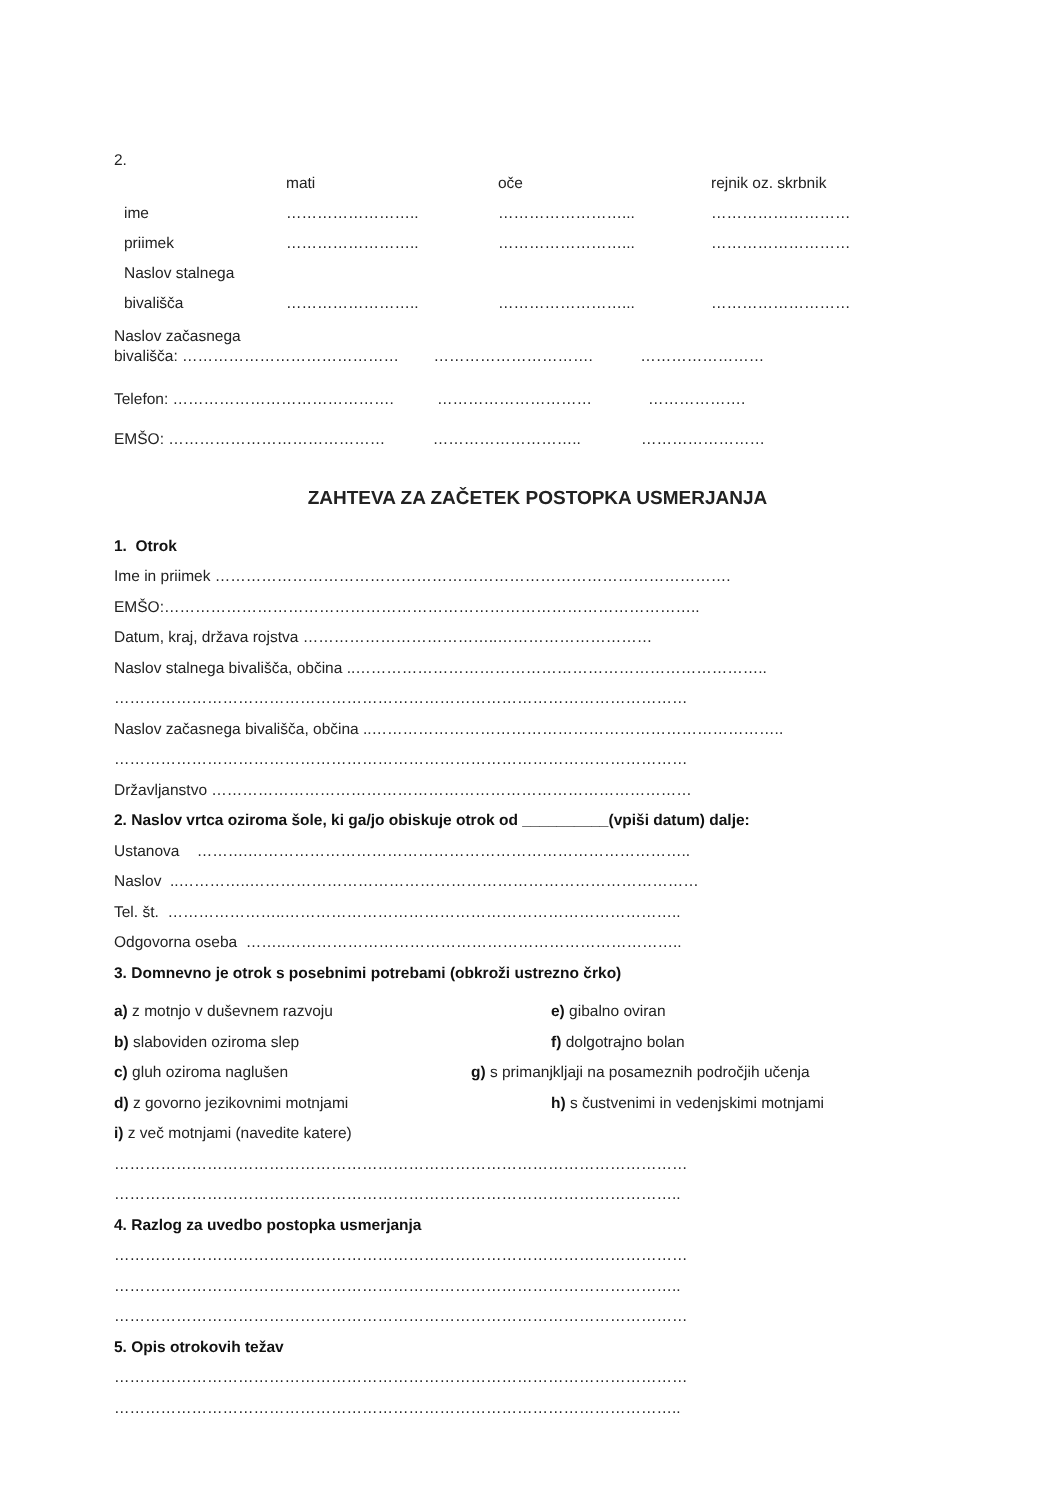2.
mati oče rejnik oz. skrbnik
ime …………………….. ……………………... ………………………
priimek …………………….. ……………………... ………………………
Naslov stalnega
bivališča …………………….. ……………………... ………………………
Naslov začasnega
bivališča: …………………………………… …………………………. ……………………
Telefon: ……………………………………. ………………………… ……………….
EMŠO: …………………………………… ……………………….. ……………………
ZAHTEVA ZA ZAČETEK POSTOPKA USMERJANJA
1. Otrok
Ime in priimek ……………………………………………………………………………………….
EMŠO:…………………………………………………………………………………………..
Datum, kraj, država rojstva ………………………………..…………………………
Naslov stalnega bivališča, občina ..……………………………………………………………………..
…………………………………………………………………………………………………
Naslov začasnega bivališča, občina ..……………………………………………………………………..
…………………………………………………………………………………………………
Državljanstvo …………………………………………………………………………………
2. Naslov vrtca oziroma šole, ki ga/jo obiskuje otrok od __________(vpiši datum) dalje:
Ustanova ……….…………………………………………………………………………..
Naslov ..…………..……………………………………………………………………………
Tel. št. …………………..…………………………………………………………………..
Odgovorna oseba ……..…………………………………………………………………..
3. Domnevno je otrok s posebnimi potrebami (obkroži ustrezno črko)
a) z motnjo v duševnem razvoju e) gibalno oviran
b) slaboviden oziroma slep f) dolgotrajno bolan
c) gluh oziroma naglušen g) s primanjkljaji na posameznih področjih učenja
d) z govorno jezikovnimi motnjami h) s čustvenimi in vedenjskimi motnjami
i) z več motnjami (navedite katere)
…………………………………………………………………………………………………
………………………………………………………………………………………………..
4. Razlog za uvedbo postopka usmerjanja
…………………………………………………………………………………………………
………………………………………………………………………………………………..
…………………………………………………………………………………………………
5. Opis otrokovih težav
…………………………………………………………………………………………………
………………………………………………………………………………………………..